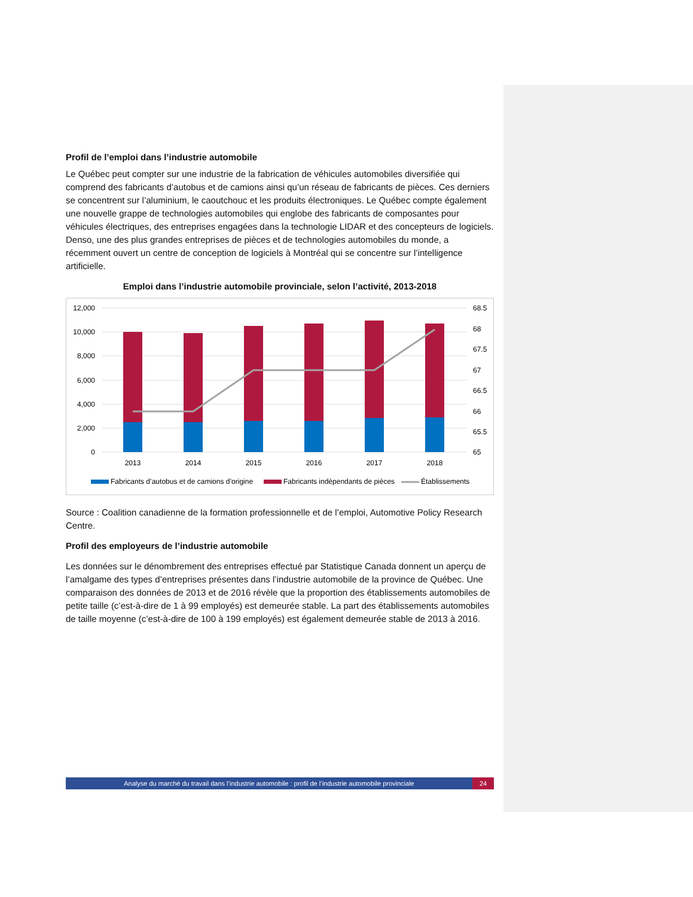Profil de l’emploi dans l’industrie automobile
Le Québec peut compter sur une industrie de la fabrication de véhicules automobiles diversifiée qui comprend des fabricants d’autobus et de camions ainsi qu’un réseau de fabricants de pièces. Ces derniers se concentrent sur l’aluminium, le caoutchouc et les produits électroniques. Le Québec compte également une nouvelle grappe de technologies automobiles qui englobe des fabricants de composantes pour véhicules électriques, des entreprises engagées dans la technologie LIDAR et des concepteurs de logiciels. Denso, une des plus grandes entreprises de pièces et de technologies automobiles du monde, a récemment ouvert un centre de conception de logiciels à Montréal qui se concentre sur l’intelligence artificielle.
Emploi dans l’industrie automobile provinciale, selon l’activité, 2013-2018
12,000
10,000
8,000
6,000
4,000
2,000
0
68.5
68
67.5
67
66.5
66
65.5
65
2013
2014
2015
2016
2017
2018
Fabricants d’autobus et de camions d’origine
Fabricants indépendants de pièces
Établissements
Source : Coalition canadienne de la formation professionnelle et de l’emploi, Automotive Policy Research Centre.
Profil des employeurs de l’industrie automobile
Les données sur le dénombrement des entreprises effectué par Statistique Canada donnent un aperçu de l’amalgame des types d’entreprises présentes dans l’industrie automobile de la province de Québec. Une comparaison des données de 2013 et de 2016 révèle que la proportion des établissements automobiles de petite taille (c’est-à-dire de 1 à 99 employés) est demeurée stable. La part des établissements automobiles de taille moyenne (c’est-à-dire de 100 à 199 employés) est également demeurée stable de 2013 à 2016.
Analyse du marché du travail dans l’industrie automobile : profil de l’industrie automobile provinciale 24